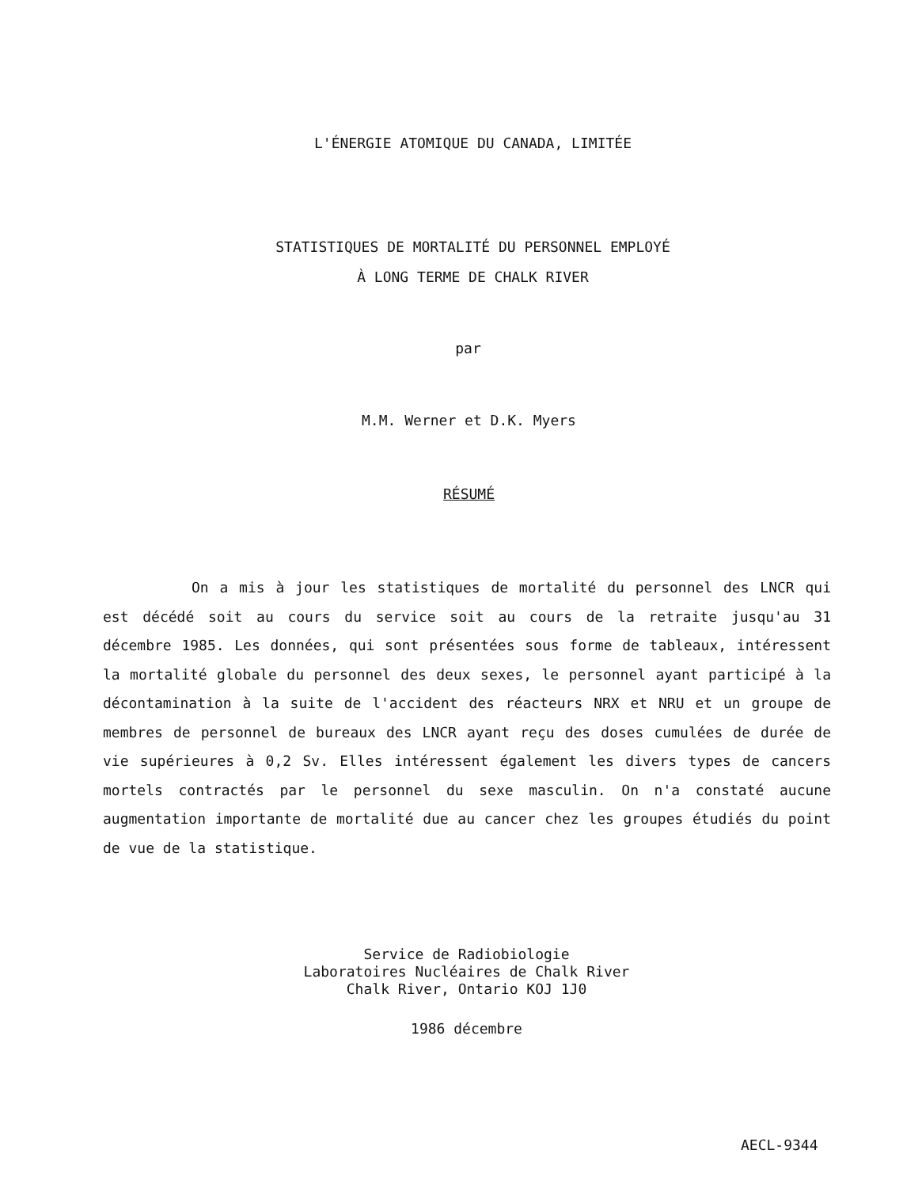L'ÉNERGIE ATOMIQUE DU CANADA, LIMITÉE
STATISTIQUES DE MORTALITÉ DU PERSONNEL EMPLOYÉ
À LONG TERME DE CHALK RIVER
par
M.M. Werner et D.K. Myers
RÉSUMÉ
On a mis à jour les statistiques de mortalité du personnel des LNCR qui est décédé soit au cours du service soit au cours de la retraite jusqu'au 31 décembre 1985. Les données, qui sont présentées sous forme de tableaux, intéressent la mortalité globale du personnel des deux sexes, le personnel ayant participé à la décontamination à la suite de l'accident des réacteurs NRX et NRU et un groupe de membres de personnel de bureaux des LNCR ayant reçu des doses cumulées de durée de vie supérieures à 0,2 Sv. Elles intéressent également les divers types de cancers mortels contractés par le personnel du sexe masculin. On n'a constaté aucune augmentation importante de mortalité due au cancer chez les groupes étudiés du point de vue de la statistique.
Service de Radiobiologie
Laboratoires Nucléaires de Chalk River
Chalk River, Ontario KOJ 1J0
1986 décembre
AECL-9344